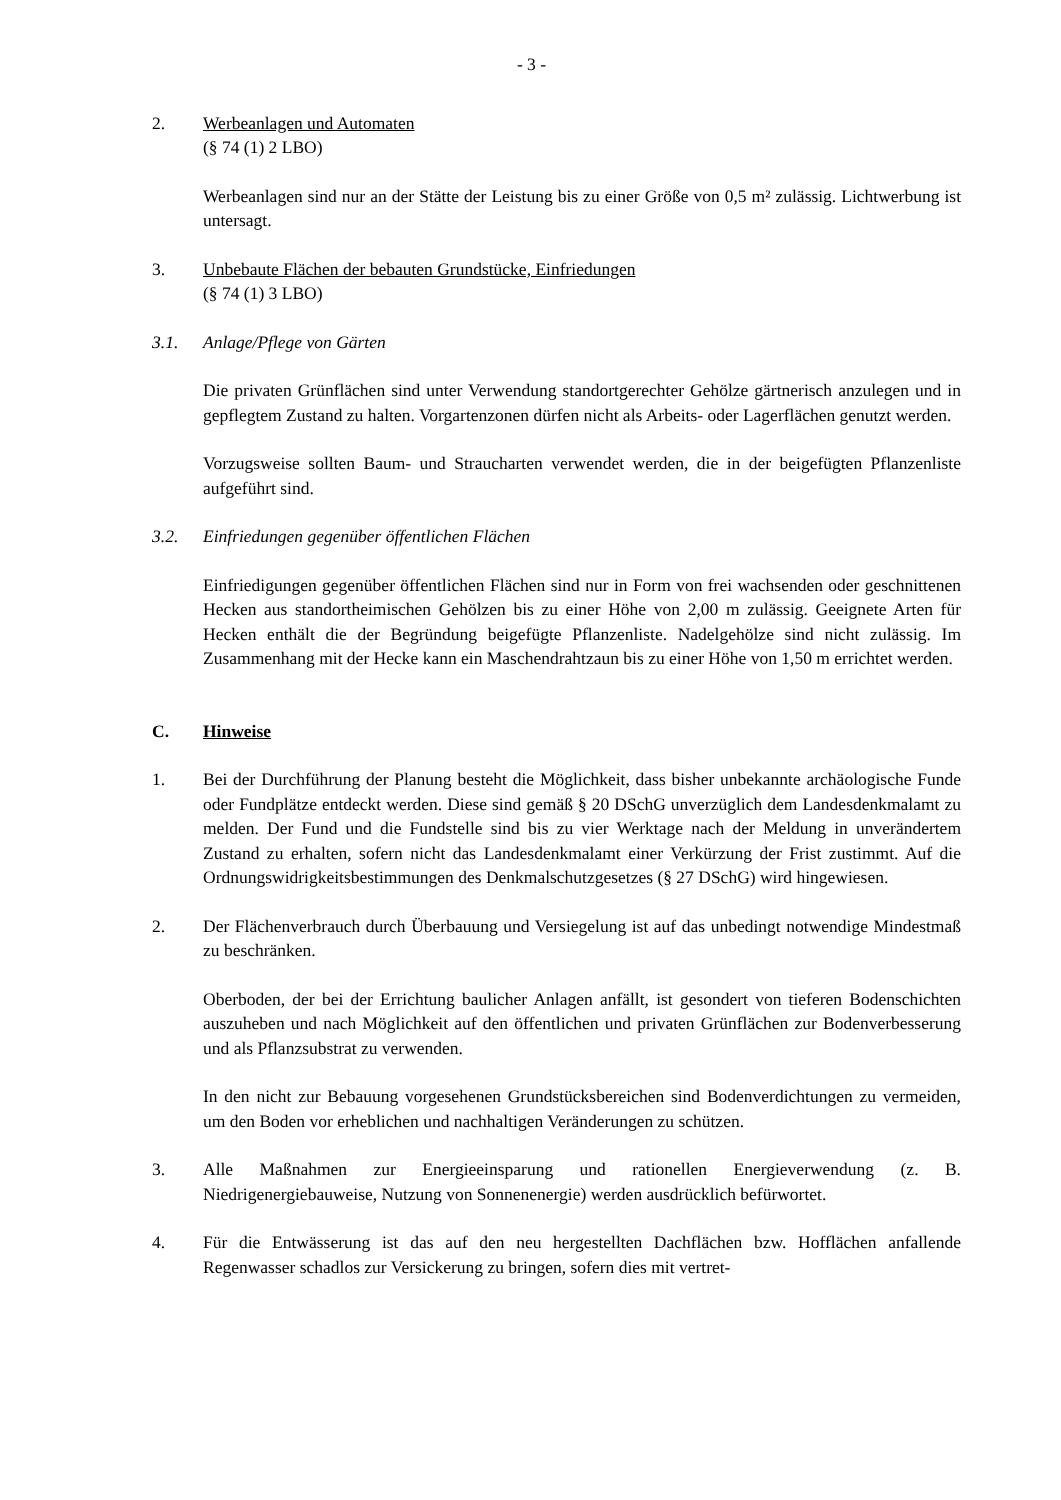- 3 -
2. Werbeanlagen und Automaten
(§ 74 (1) 2 LBO)
Werbeanlagen sind nur an der Stätte der Leistung bis zu einer Größe von 0,5 m² zulässig. Lichtwerbung ist untersagt.
3. Unbebaute Flächen der bebauten Grundstücke, Einfriedungen
(§ 74 (1) 3 LBO)
3.1. Anlage/Pflege von Gärten
Die privaten Grünflächen sind unter Verwendung standortgerechter Gehölze gärtnerisch anzulegen und in gepflegtem Zustand zu halten. Vorgartenzonen dürfen nicht als Arbeits- oder Lagerflächen genutzt werden.
Vorzugsweise sollten Baum- und Straucharten verwendet werden, die in der beigefügten Pflanzenliste aufgeführt sind.
3.2. Einfriedungen gegenüber öffentlichen Flächen
Einfriedigungen gegenüber öffentlichen Flächen sind nur in Form von frei wachsenden oder geschnittenen Hecken aus standortheimischen Gehölzen bis zu einer Höhe von 2,00 m zulässig. Geeignete Arten für Hecken enthält die der Begründung beigefügte Pflanzenliste. Nadelgehölze sind nicht zulässig. Im Zusammenhang mit der Hecke kann ein Maschendrahtzaun bis zu einer Höhe von 1,50 m errichtet werden.
C. Hinweise
1. Bei der Durchführung der Planung besteht die Möglichkeit, dass bisher unbekannte archäologische Funde oder Fundplätze entdeckt werden. Diese sind gemäß § 20 DSchG unverzüglich dem Landesdenkmalamt zu melden. Der Fund und die Fundstelle sind bis zu vier Werktage nach der Meldung in unverändertem Zustand zu erhalten, sofern nicht das Landesdenkmalamt einer Verkürzung der Frist zustimmt. Auf die Ordnungswidrigkeitsbestimmungen des Denkmalschutzgesetzes (§ 27 DSchG) wird hingewiesen.
2. Der Flächenverbrauch durch Überbauung und Versiegelung ist auf das unbedingt notwendige Mindestmaß zu beschränken.
Oberboden, der bei der Errichtung baulicher Anlagen anfällt, ist gesondert von tieferen Bodenschichten auszuheben und nach Möglichkeit auf den öffentlichen und privaten Grünflächen zur Bodenverbesserung und als Pflanzsubstrat zu verwenden.
In den nicht zur Bebauung vorgesehenen Grundstücksbereichen sind Bodenverdichtungen zu vermeiden, um den Boden vor erheblichen und nachhaltigen Veränderungen zu schützen.
3. Alle Maßnahmen zur Energieeinsparung und rationellen Energieverwendung (z. B. Niedrigenergiebauweise, Nutzung von Sonnenenergie) werden ausdrücklich befürwortet.
4. Für die Entwässerung ist das auf den neu hergestellten Dachflächen bzw. Hofflächen anfallende Regenwasser schadlos zur Versickerung zu bringen, sofern dies mit vertret-